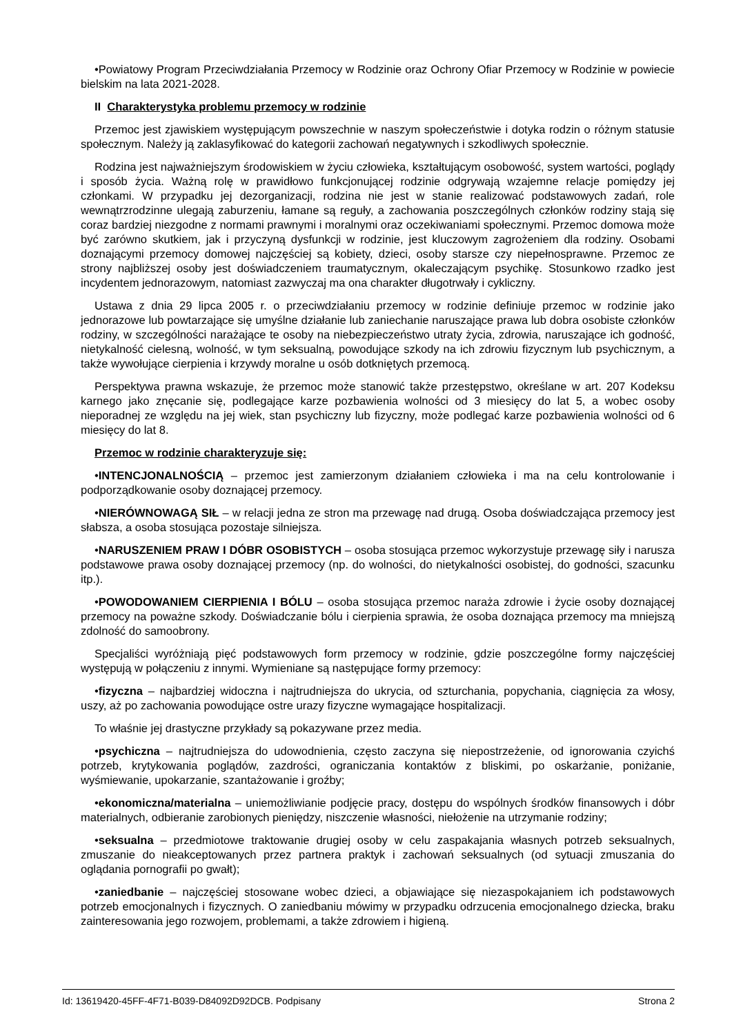•Powiatowy Program Przeciwdziałania Przemocy w Rodzinie oraz Ochrony Ofiar Przemocy w Rodzinie w powiecie bielskim na lata 2021-2028.
II Charakterystyka problemu przemocy w rodzinie
Przemoc jest zjawiskiem występującym powszechnie w naszym społeczeństwie i dotyka rodzin o różnym statusie społecznym. Należy ją zaklasyfikować do kategorii zachowań negatywnych i szkodliwych społecznie.
Rodzina jest najważniejszym środowiskiem w życiu człowieka, kształtującym osobowość, system wartości, poglądy i sposób życia. Ważną rolę w prawidłowo funkcjonującej rodzinie odgrywają wzajemne relacje pomiędzy jej członkami. W przypadku jej dezorganizacji, rodzina nie jest w stanie realizować podstawowych zadań, role wewnątrzrodzinne ulegają zaburzeniu, łamane są reguły, a zachowania poszczególnych członków rodziny stają się coraz bardziej niezgodne z normami prawnymi i moralnymi oraz oczekiwaniami społecznymi. Przemoc domowa może być zarówno skutkiem, jak i przyczyną dysfunkcji w rodzinie, jest kluczowym zagrożeniem dla rodziny. Osobami doznającymi przemocy domowej najczęściej są kobiety, dzieci, osoby starsze czy niepełnosprawne. Przemoc ze strony najbliższej osoby jest doświadczeniem traumatycznym, okaleczającym psychikę. Stosunkowo rzadko jest incydentem jednorazowym, natomiast zazwyczaj ma ona charakter długotrwały i cykliczny.
Ustawa z dnia 29 lipca 2005 r. o przeciwdziałaniu przemocy w rodzinie definiuje przemoc w rodzinie jako jednorazowe lub powtarzające się umyślne działanie lub zaniechanie naruszające prawa lub dobra osobiste członków rodziny, w szczególności narażające te osoby na niebezpieczeństwo utraty życia, zdrowia, naruszające ich godność, nietykalność cielesną, wolność, w tym seksualną, powodujące szkody na ich zdrowiu fizycznym lub psychicznym, a także wywołujące cierpienia i krzywdy moralne u osób dotkniętych przemocą.
Perspektywa prawna wskazuje, że przemoc może stanowić także przestępstwo, określane w art. 207 Kodeksu karnego jako znęcanie się, podlegające karze pozbawienia wolności od 3 miesięcy do lat 5, a wobec osoby nieporadnej ze względu na jej wiek, stan psychiczny lub fizyczny, może podlegać karze pozbawienia wolności od 6 miesięcy do lat 8.
Przemoc w rodzinie charakteryzuje się:
•INTENCJONALNOŚCIĄ – przemoc jest zamierzonym działaniem człowieka i ma na celu kontrolowanie i podporządkowanie osoby doznającej przemocy.
•NIERÓWNOWAGĄ SIŁ – w relacji jedna ze stron ma przewagę nad drugą. Osoba doświadczająca przemocy jest słabsza, a osoba stosująca pozostaje silniejsza.
•NARUSZENIEM PRAW I DÓBR OSOBISTYCH – osoba stosująca przemoc wykorzystuje przewagę siły i narusza podstawowe prawa osoby doznającej przemocy (np. do wolności, do nietykalności osobistej, do godności, szacunku itp.).
•POWODOWANIEM CIERPIENIA I BÓLU – osoba stosująca przemoc naraża zdrowie i życie osoby doznającej przemocy na poważne szkody. Doświadczanie bólu i cierpienia sprawia, że osoba doznająca przemocy ma mniejszą zdolność do samoobrony.
Specjaliści wyróżniają pięć podstawowych form przemocy w rodzinie, gdzie poszczególne formy najczęściej występują w połączeniu z innymi. Wymieniane są następujące formy przemocy:
•fizyczna – najbardziej widoczna i najtrudniejsza do ukrycia, od szturchania, popychania, ciągnięcia za włosy, uszy, aż po zachowania powodujące ostre urazy fizyczne wymagające hospitalizacji.
To właśnie jej drastyczne przykłady są pokazywane przez media.
•psychiczna – najtrudniejsza do udowodnienia, często zaczyna się niepostrzeżenie, od ignorowania czyichś potrzeb, krytykowania poglądów, zazdrości, ograniczania kontaktów z bliskimi, po oskarżanie, poniżanie, wyśmiewanie, upokarzanie, szantażowanie i groźby;
•ekonomiczna/materialna – uniemożliwianie podjęcie pracy, dostępu do wspólnych środków finansowych i dóbr materialnych, odbieranie zarobionych pieniędzy, niszczenie własności, niełożenie na utrzymanie rodziny;
•seksualna – przedmiotowe traktowanie drugiej osoby w celu zaspakajania własnych potrzeb seksualnych, zmuszanie do nieakceptowanych przez partnera praktyk i zachowań seksualnych (od sytuacji zmuszania do oglądania pornografii po gwałt);
•zaniedbanie – najczęściej stosowane wobec dzieci, a objawiające się niezaspokajaniem ich podstawowych potrzeb emocjonalnych i fizycznych. O zaniedbaniu mówimy w przypadku odrzucenia emocjonalnego dziecka, braku zainteresowania jego rozwojem, problemami, a także zdrowiem i higieną.
Id: 13619420-45FF-4F71-B039-D84092D92DCB. Podpisany Strona 2